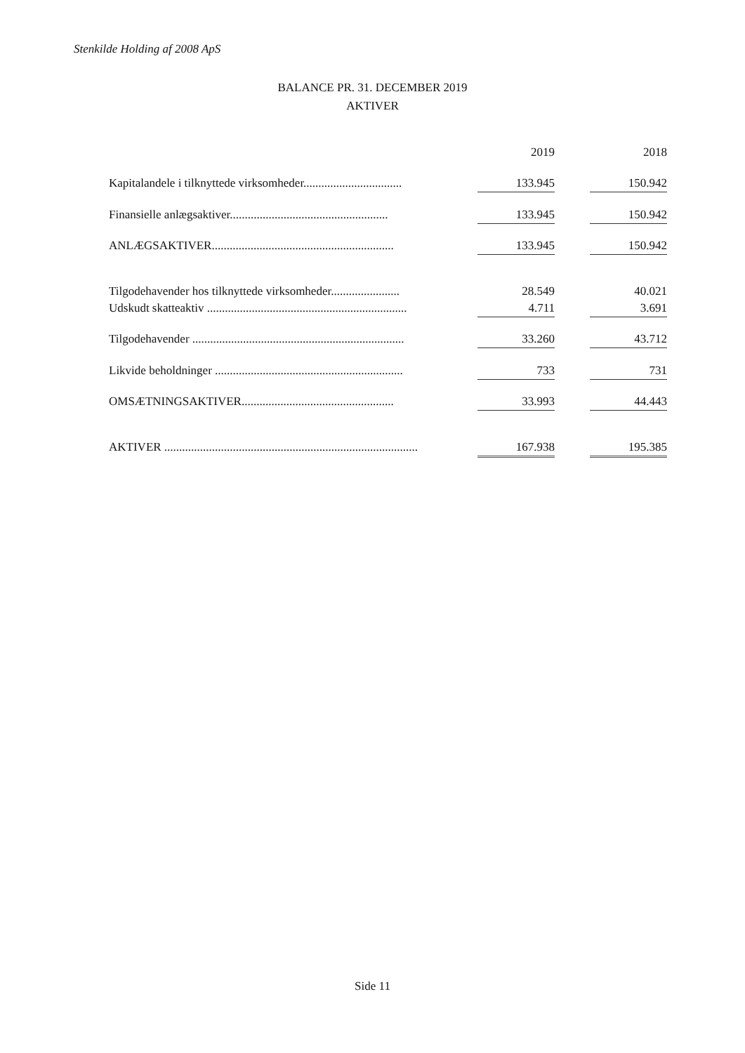Stenkilde Holding af 2008 ApS
BALANCE PR. 31. DECEMBER 2019
AKTIVER
| | | 2019 | | 2018 |
| Kapitalandele i tilknyttede virksomheder................................. | | 133.945 | | 150.942 |
| Finansielle anlægsaktiver..................................................... | | 133.945 | | 150.942 |
| ANLÆGSAKTIVER............................................................. | | 133.945 | | 150.942 |
| Tilgodehavender hos tilknyttede virksomheder....................... | | 28.549 | | 40.021 |
| Udskudt skatteaktiv ................................................................... | | 4.711 | | 3.691 |
| Tilgodehavender ....................................................................... | | 33.260 | | 43.712 |
| Likvide beholdninger ............................................................... | | 733 | | 731 |
| OMSÆTNINGSAKTIVER................................................... | | 33.993 | | 44.443 |
| AKTIVER ..................................................................................... | | 167.938 | | 195.385 |
Side 11